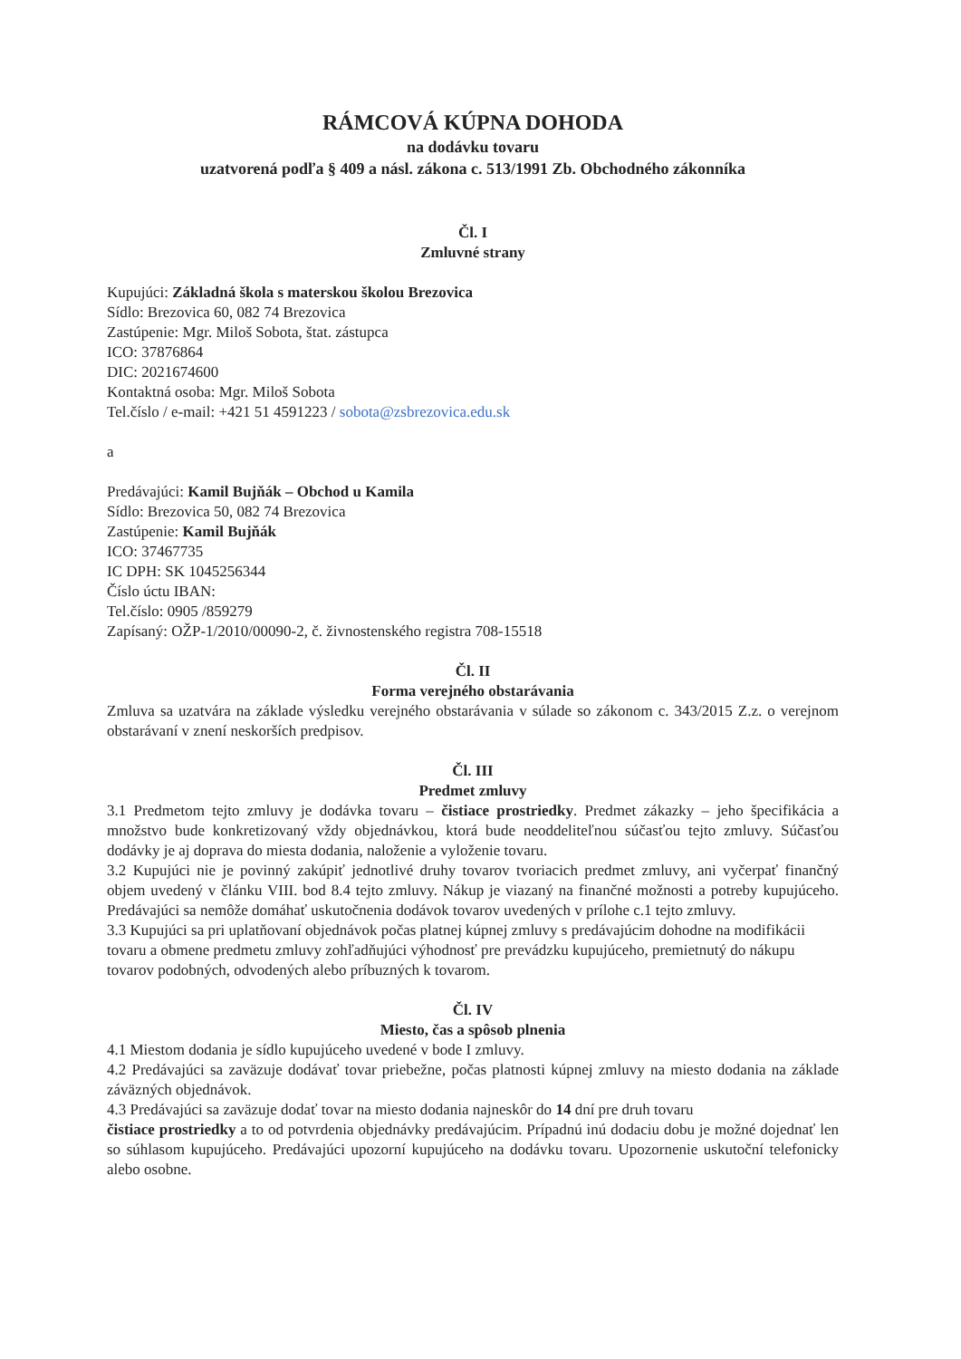RÁMCOVÁ KÚPNA DOHODA
na dodávku tovaru
uzatvorená podľa § 409 a násl. zákona c. 513/1991 Zb. Obchodného zákonníka
Čl. I
Zmluvné strany
Kupujúci: Základná škola s materskou školou Brezovica
Sídlo: Brezovica 60, 082 74 Brezovica
Zastúpenie: Mgr. Miloš Sobota, štat. zástupca
ICO: 37876864
DIC: 2021674600
Kontaktná osoba: Mgr. Miloš Sobota
Tel.číslo / e-mail: +421 51 4591223 / sobota@zsbrezovica.edu.sk
a
Predávajúci: Kamil Bujňák – Obchod u Kamila
Sídlo: Brezovica 50, 082 74 Brezovica
Zastúpenie: Kamil Bujňák
ICO: 37467735
IC DPH: SK 1045256344
Číslo úctu IBAN:
Tel.číslo: 0905 /859279
Zapísaný: OŽP-1/2010/00090-2, č. živnostenského registra 708-15518
Čl. II
Forma verejného obstarávania
Zmluva sa uzatvára na základe výsledku verejného obstarávania v súlade so zákonom c. 343/2015 Z.z. o verejnom obstarávaní v znení neskorších predpisov.
Čl. III
Predmet zmluvy
3.1 Predmetom tejto zmluvy je dodávka tovaru – čistiace prostriedky. Predmet zákazky – jeho špecifikácia a množstvo bude konkretizovaný vždy objednávkou, ktorá bude neoddeliteľnou súčasťou tejto zmluvy. Súčasťou dodávky je aj doprava do miesta dodania, naloženie a vyloženie tovaru.
3.2 Kupujúci nie je povinný zakúpiť jednotlivé druhy tovarov tvoriacich predmet zmluvy, ani vyčerpať finančný objem uvedený v článku VIII. bod 8.4 tejto zmluvy. Nákup je viazaný na finančné možnosti a potreby kupujúceho. Predávajúci sa nemôže domáhať uskutočnenia dodávok tovarov uvedených v prílohe c.1 tejto zmluvy.
3.3 Kupujúci sa pri uplatňovaní objednávok počas platnej kúpnej zmluvy s predávajúcim dohodne na modifikácii tovaru a obmene predmetu zmluvy zohľadňujúci výhodnosť pre prevádzku kupujúceho, premietnutý do nákupu tovarov podobných, odvodených alebo príbuzných k tovarom.
Čl. IV
Miesto, čas a spôsob plnenia
4.1 Miestom dodania je sídlo kupujúceho uvedené v bode I zmluvy.
4.2 Predávajúci sa zaväzuje dodávať tovar priebežne, počas platnosti kúpnej zmluvy na miesto dodania na základe záväzných objednávok.
4.3 Predávajúci sa zaväzuje dodať tovar na miesto dodania najneskôr do 14 dní pre druh tovaru
čistiace prostriedky a to od potvrdenia objednávky predávajúcim. Prípadnú inú dodaciu dobu je možné dojednať len so súhlasom kupujúceho. Predávajúci upozorní kupujúceho na dodávku tovaru. Upozornenie uskutoční telefonicky alebo osobne.